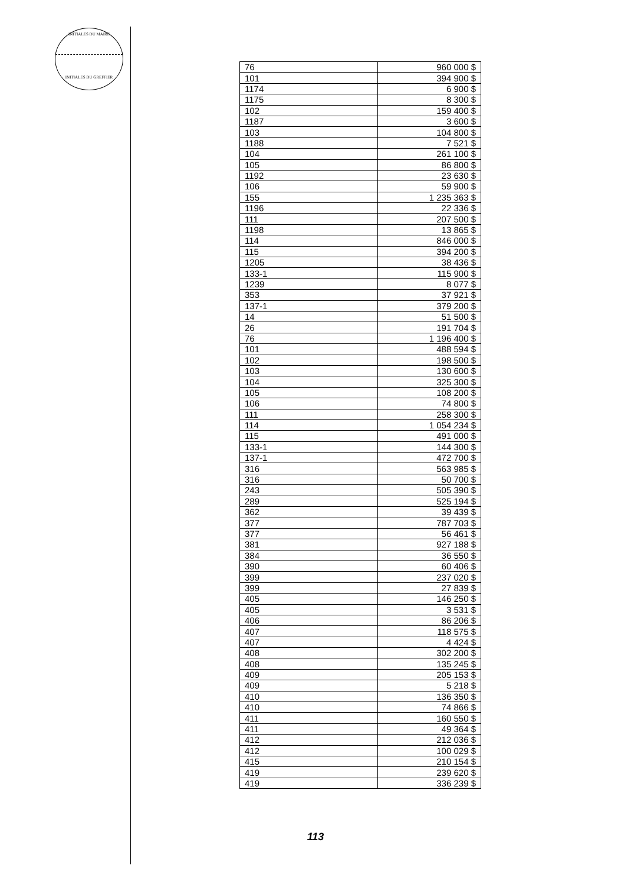INITIALES DU MAIRE
INITIALES DU GREFFIER
| 76 | 960 000 $ |
| 101 | 394 900 $ |
| 1174 | 6 900 $ |
| 1175 | 8 300 $ |
| 102 | 159 400 $ |
| 1187 | 3 600 $ |
| 103 | 104 800 $ |
| 1188 | 7 521 $ |
| 104 | 261 100 $ |
| 105 | 86 800 $ |
| 1192 | 23 630 $ |
| 106 | 59 900 $ |
| 155 | 1 235 363 $ |
| 1196 | 22 336 $ |
| 111 | 207 500 $ |
| 1198 | 13 865 $ |
| 114 | 846 000 $ |
| 115 | 394 200 $ |
| 1205 | 38 436 $ |
| 133-1 | 115 900 $ |
| 1239 | 8 077 $ |
| 353 | 37 921 $ |
| 137-1 | 379 200 $ |
| 14 | 51 500 $ |
| 26 | 191 704 $ |
| 76 | 1 196 400 $ |
| 101 | 488 594 $ |
| 102 | 198 500 $ |
| 103 | 130 600 $ |
| 104 | 325 300 $ |
| 105 | 108 200 $ |
| 106 | 74 800 $ |
| 111 | 258 300 $ |
| 114 | 1 054 234 $ |
| 115 | 491 000 $ |
| 133-1 | 144 300 $ |
| 137-1 | 472 700 $ |
| 316 | 563 985 $ |
| 316 | 50 700 $ |
| 243 | 505 390 $ |
| 289 | 525 194 $ |
| 362 | 39 439 $ |
| 377 | 787 703 $ |
| 377 | 56 461 $ |
| 381 | 927 188 $ |
| 384 | 36 550 $ |
| 390 | 60 406 $ |
| 399 | 237 020 $ |
| 399 | 27 839 $ |
| 405 | 146 250 $ |
| 405 | 3 531 $ |
| 406 | 86 206 $ |
| 407 | 118 575 $ |
| 407 | 4 424 $ |
| 408 | 302 200 $ |
| 408 | 135 245 $ |
| 409 | 205 153 $ |
| 409 | 5 218 $ |
| 410 | 136 350 $ |
| 410 | 74 866 $ |
| 411 | 160 550 $ |
| 411 | 49 364 $ |
| 412 | 212 036 $ |
| 412 | 100 029 $ |
| 415 | 210 154 $ |
| 419 | 239 620 $ |
| 419 | 336 239 $ |
113